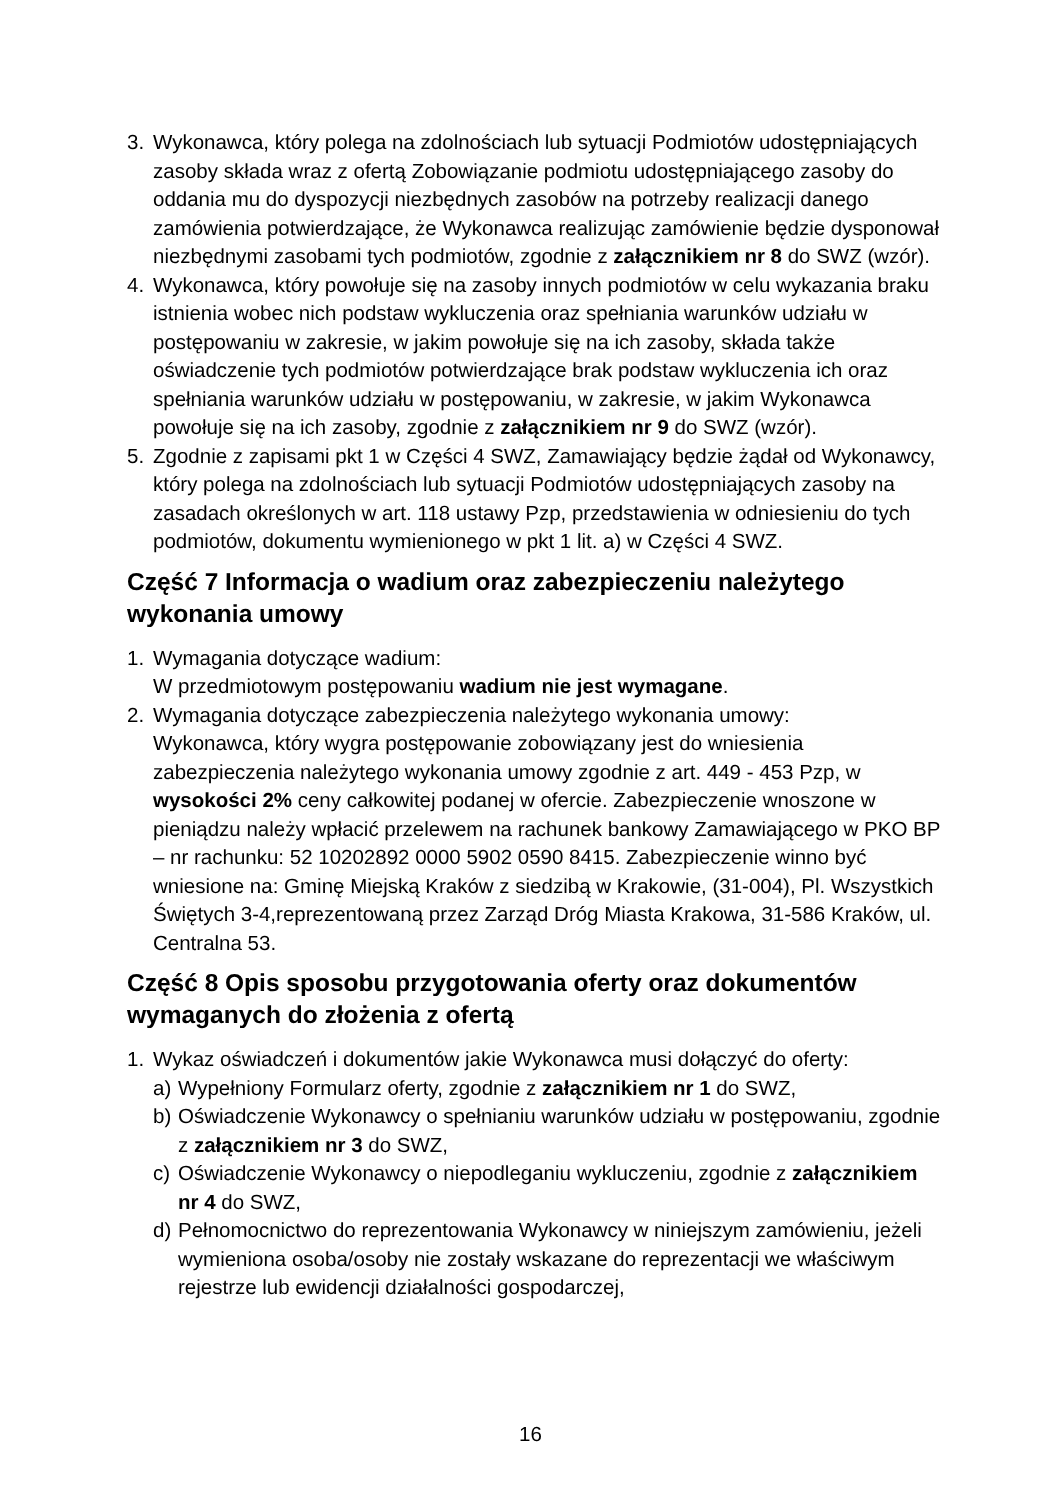3. Wykonawca, który polega na zdolnościach lub sytuacji Podmiotów udostępniających zasoby składa wraz z ofertą Zobowiązanie podmiotu udostępniającego zasoby do oddania mu do dyspozycji niezbędnych zasobów na potrzeby realizacji danego zamówienia potwierdzające, że Wykonawca realizując zamówienie będzie dysponował niezbędnymi zasobami tych podmiotów, zgodnie z załącznikiem nr 8 do SWZ (wzór).
4. Wykonawca, który powołuje się na zasoby innych podmiotów w celu wykazania braku istnienia wobec nich podstaw wykluczenia oraz spełniania warunków udziału w postępowaniu w zakresie, w jakim powołuje się na ich zasoby, składa także oświadczenie tych podmiotów potwierdzające brak podstaw wykluczenia ich oraz spełniania warunków udziału w postępowaniu, w zakresie, w jakim Wykonawca powołuje się na ich zasoby, zgodnie z załącznikiem nr 9 do SWZ (wzór).
5. Zgodnie z zapisami pkt 1 w Części 4 SWZ, Zamawiający będzie żądał od Wykonawcy, który polega na zdolnościach lub sytuacji Podmiotów udostępniających zasoby na zasadach określonych w art. 118 ustawy Pzp, przedstawienia w odniesieniu do tych podmiotów, dokumentu wymienionego w pkt 1 lit. a) w Części 4 SWZ.
Część 7 Informacja o wadium oraz zabezpieczeniu należytego wykonania umowy
1. Wymagania dotyczące wadium:
W przedmiotowym postępowaniu wadium nie jest wymagane.
2. Wymagania dotyczące zabezpieczenia należytego wykonania umowy:
Wykonawca, który wygra postępowanie zobowiązany jest do wniesienia zabezpieczenia należytego wykonania umowy zgodnie z art. 449 - 453 Pzp, w wysokości 2% ceny całkowitej podanej w ofercie. Zabezpieczenie wnoszone w pieniądzu należy wpłacić przelewem na rachunek bankowy Zamawiającego w PKO BP – nr rachunku: 52 10202892 0000 5902 0590 8415. Zabezpieczenie winno być wniesione na: Gminę Miejską Kraków z siedzibą w Krakowie, (31-004), Pl. Wszystkich Świętych 3-4,reprezentowaną przez Zarząd Dróg Miasta Krakowa, 31-586 Kraków, ul. Centralna 53.
Część 8 Opis sposobu przygotowania oferty oraz dokumentów wymaganych do złożenia z ofertą
1. Wykaz oświadczeń i dokumentów jakie Wykonawca musi dołączyć do oferty:
a) Wypełniony Formularz oferty, zgodnie z załącznikiem nr 1 do SWZ,
b) Oświadczenie Wykonawcy o spełnianiu warunków udziału w postępowaniu, zgodnie z załącznikiem nr 3 do SWZ,
c) Oświadczenie Wykonawcy o niepodleganiu wykluczeniu, zgodnie z załącznikiem nr 4 do SWZ,
d) Pełnomocnictwo do reprezentowania Wykonawcy w niniejszym zamówieniu, jeżeli wymieniona osoba/osoby nie zostały wskazane do reprezentacji we właściwym rejestrze lub ewidencji działalności gospodarczej,
16